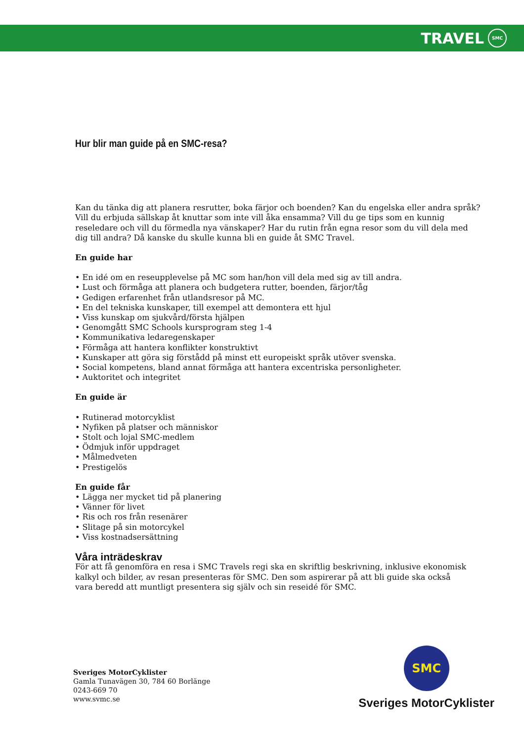TRAVEL
SMC
Hur blir man guide på en SMC-resa?
Kan du tänka dig att planera resrutter, boka färjor och boenden? Kan du engelska eller andra språk? Vill du erbjuda sällskap åt knuttar som inte vill åka ensamma? Vill du ge tips som en kunnig reseledare och vill du förmedla nya vänskaper? Har du rutin från egna resor som du vill dela med dig till andra? Då kanske du skulle kunna bli en guide åt SMC Travel.
En guide har
• En idé om en reseupplevelse på MC som han/hon vill dela med sig av till andra.
• Lust och förmåga att planera och budgetera rutter, boenden, färjor/tåg
• Gedigen erfarenhet från utlandsresor på MC.
• En del tekniska kunskaper, till exempel att demontera ett hjul
• Viss kunskap om sjukvård/första hjälpen
• Genomgått SMC Schools kursprogram steg 1-4
• Kommunikativa ledaregenskaper
• Förmåga att hantera konflikter konstruktivt
• Kunskaper att göra sig förstådd på minst ett europeiskt språk utöver svenska.
• Social kompetens, bland annat förmåga att hantera excentriska personligheter.
• Auktoritet och integritet
En guide är
• Rutinerad motorcyklist
• Nyfiken på platser och människor
• Stolt och lojal SMC-medlem
• Ödmjuk inför uppdraget
• Målmedveten
• Prestigelös
En guide får
• Lägga ner mycket tid på planering
• Vänner för livet
• Ris och ros från resenärer
• Slitage på sin motorcykel
• Viss kostnadsersättning
Våra inträdeskrav
För att få genomföra en resa i SMC Travels regi ska en skriftlig beskrivning, inklusive ekonomisk kalkyl och bilder, av resan presenteras för SMC. Den som aspirerar på att bli guide ska också
vara beredd att muntligt presentera sig själv och sin reseidé för SMC.
Sveriges MotorCyklister
Gamla Tunavägen 30, 784 60 Borlänge
0243-669 70
www.svmc.se
SMC
Sveriges MotorCyklister